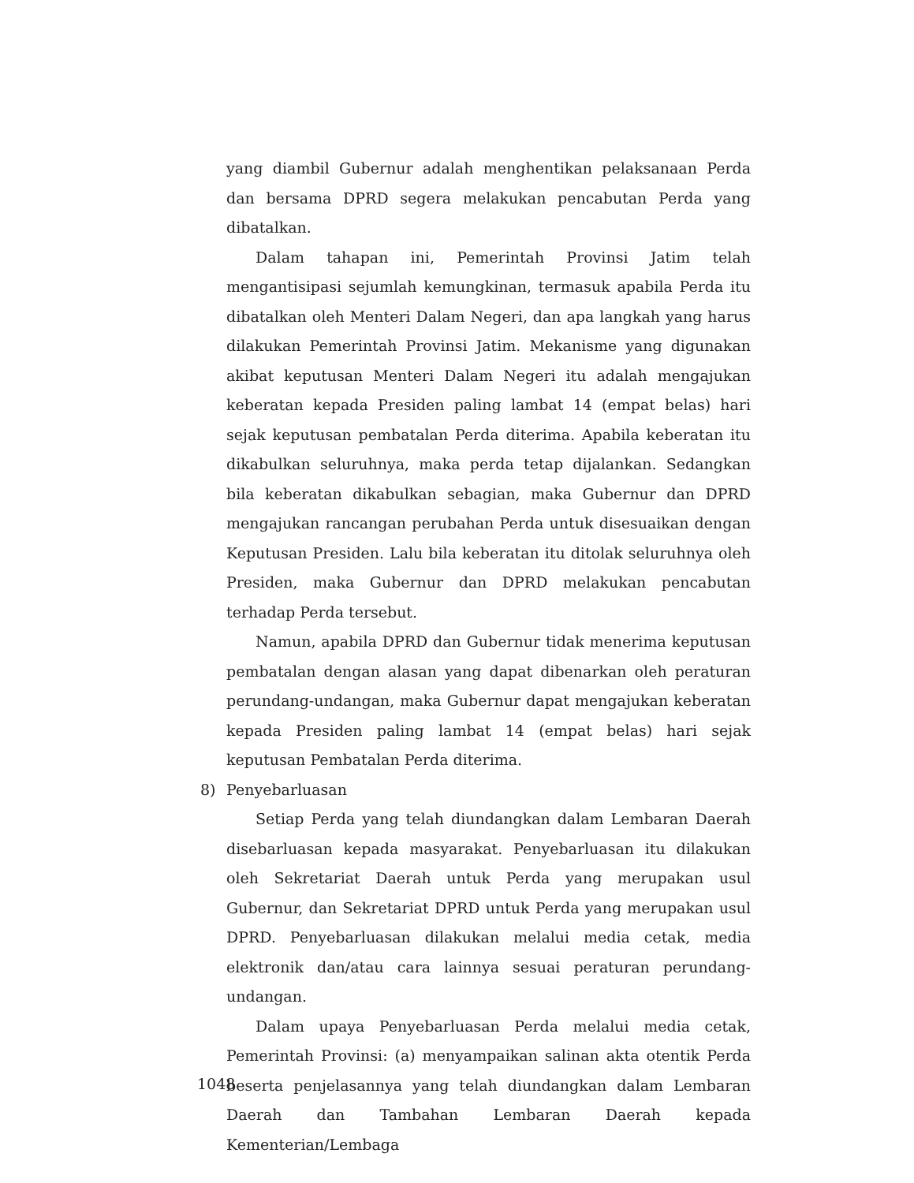yang diambil Gubernur adalah menghentikan pelaksanaan Perda dan bersama DPRD segera melakukan pencabutan Perda yang dibatalkan.
Dalam tahapan ini, Pemerintah Provinsi Jatim telah mengantisipasi sejumlah kemungkinan, termasuk apabila Perda itu dibatalkan oleh Menteri Dalam Negeri, dan apa langkah yang harus dilakukan Pemerintah Provinsi Jatim. Mekanisme yang digunakan akibat keputusan Menteri Dalam Negeri itu adalah mengajukan keberatan kepada Presiden paling lambat 14 (empat belas) hari sejak keputusan pembatalan Perda diterima. Apabila keberatan itu dikabulkan seluruhnya, maka perda tetap dijalankan. Sedangkan bila keberatan dikabulkan sebagian, maka Gubernur dan DPRD mengajukan rancangan perubahan Perda untuk disesuaikan dengan Keputusan Presiden. Lalu bila keberatan itu ditolak seluruhnya oleh Presiden, maka Gubernur dan DPRD melakukan pencabutan terhadap Perda tersebut.
Namun, apabila DPRD dan Gubernur tidak menerima keputusan pembatalan dengan alasan yang dapat dibenarkan oleh peraturan perundang-undangan, maka Gubernur dapat mengajukan keberatan kepada Presiden paling lambat 14 (empat belas) hari sejak keputusan Pembatalan Perda diterima.
8) Penyebarluasan
Setiap Perda yang telah diundangkan dalam Lembaran Daerah disebarluasan kepada masyarakat. Penyebarluasan itu dilakukan oleh Sekretariat Daerah untuk Perda yang merupakan usul Gubernur, dan Sekretariat DPRD untuk Perda yang merupakan usul DPRD. Penyebarluasan dilakukan melalui media cetak, media elektronik dan/atau cara lainnya sesuai peraturan perundang-undangan.
Dalam upaya Penyebarluasan Perda melalui media cetak, Pemerintah Provinsi: (a) menyampaikan salinan akta otentik Perda beserta penjelasannya yang telah diundangkan dalam Lembaran Daerah dan Tambahan Lembaran Daerah kepada Kementerian/Lembaga
1048